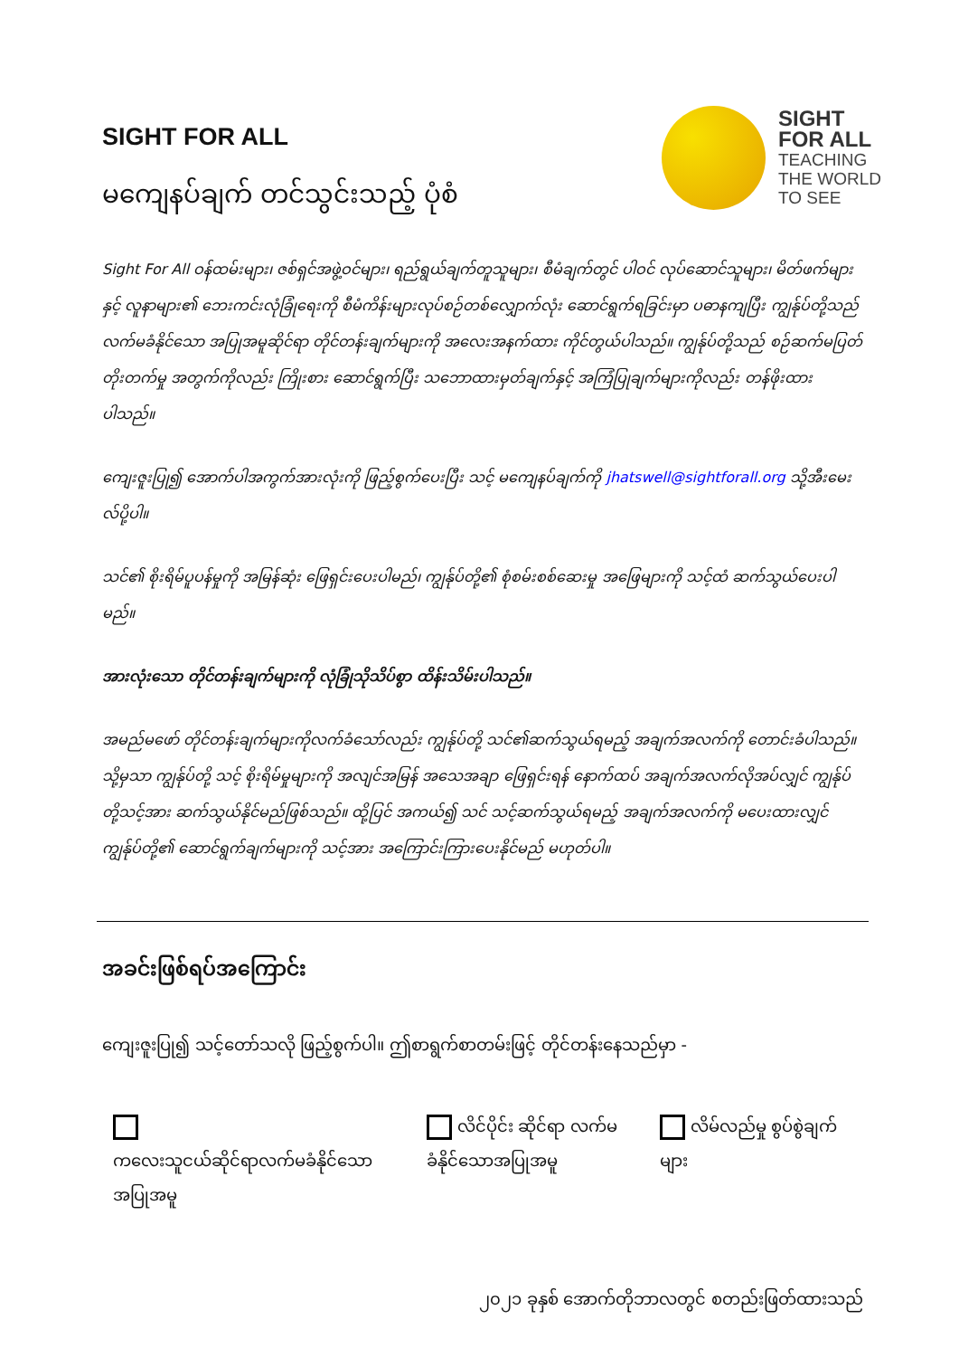SIGHT FOR ALL
မကျေနပ်ချက် တင်သွင်းသည့် ပုံစံ
SIGHT
FOR ALL
TEACHING
THE WORLD
TO SEE
Sight For All ဝန်ထမ်းများ၊ ဇစ်ရှင်အဖွဲ့ဝင်များ၊ ရည်ရွယ်ချက်တူသူများ၊ စီမံချက်တွင် ပါဝင် လုပ်ဆောင်သူများ၊ မိတ်ဖက်များနှင့် လူနာများ၏ ဘေးကင်းလုံခြုံရေးကို စီမံကိန်းများလုပ်စဉ်တစ်လျှောက်လုံး ဆောင်ရွက်ရခြင်းမှာ ပဓာနကျပြီး ကျွန်ုပ်တို့သည် လက်မခံနိုင်သော အပြုအမူဆိုင်ရာ တိုင်တန်းချက်များကို အလေးအနက်ထား ကိုင်တွယ်ပါသည်။ ကျွန်ုပ်တို့သည် စဉ်ဆက်မပြတ်တိုးတက်မှု အတွက်ကိုလည်း ကြိုးစား ဆောင်ရွက်ပြီး သဘောထားမှတ်ချက်နှင့် အကြံပြုချက်များကိုလည်း တန်ဖိုးထားပါသည်။
ကျေးဇူးပြု၍ အောက်ပါအကွက်အားလုံးကို ဖြည့်စွက်ပေးပြီး သင့် မကျေနပ်ချက်ကို jhatswell@sightforall.org သို့အီးမေးလ်ပို့ပါ။
သင်၏ စိုးရိမ်ပူပန်မှုကို အမြန်ဆုံး ဖြေရှင်းပေးပါမည်၊ ကျွန်ုပ်တို့၏ စုံစမ်းစစ်ဆေးမှု အဖြေများကို သင့်ထံ ဆက်သွယ်ပေးပါမည်။
အားလုံးသော တိုင်တန်းချက်များကို လုံခြုံသိုသိပ်စွာ ထိန်းသိမ်းပါသည်။
အမည်မဖော် တိုင်တန်းချက်များကိုလက်ခံသော်လည်း ကျွန်ုပ်တို့ သင်၏ဆက်သွယ်ရမည့် အချက်အလက်ကို တောင်းခံပါသည်။ သို့မှသာ ကျွန်ုပ်တို့ သင့် စိုးရိမ်မှုများကို အလျင်အမြန် အသေအချာ ဖြေရှင်းရန် နောက်ထပ် အချက်အလက်လိုအပ်လျှင် ကျွန်ုပ်တို့သင့်အား ဆက်သွယ်နိုင်မည်ဖြစ်သည်။ ထို့ပြင် အကယ်၍ သင် သင့်ဆက်သွယ်ရမည့် အချက်အလက်ကို မပေးထားလျှင် ကျွန်ုပ်တို့၏ ဆောင်ရွက်ချက်များကို သင့်အား အကြောင်းကြားပေးနိုင်မည် မဟုတ်ပါ။
အခင်းဖြစ်ရပ်အကြောင်း
ကျေးဇူးပြု၍ သင့်တော်သလို ဖြည့်စွက်ပါ။ ဤစာရွက်စာတမ်းဖြင့် တိုင်တန်းနေသည်မှာ -
ကလေးသူငယ်ဆိုင်ရာလက်မခံနိုင်သော အပြုအမူ
လိင်ပိုင်း ဆိုင်ရာ လက်မခံနိုင်သောအပြုအမူ
လိမ်လည်မှု စွပ်စွဲချက်များ
၂၀၂၁ ခုနှစ် အောက်တိုဘာလတွင် စတည်းဖြတ်ထားသည်